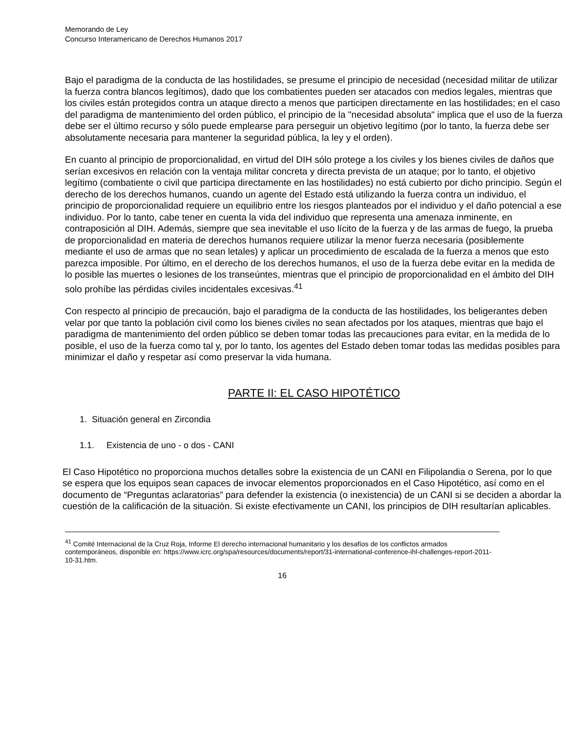Memorando de Ley
Concurso Interamericano de Derechos Humanos 2017
Bajo el paradigma de la conducta de las hostilidades, se presume el principio de necesidad (necesidad militar de utilizar la fuerza contra blancos legítimos), dado que los combatientes pueden ser atacados con medios legales, mientras que los civiles están protegidos contra un ataque directo a menos que participen directamente en las hostilidades; en el caso del paradigma de mantenimiento del orden público, el principio de la "necesidad absoluta" implica que el uso de la fuerza debe ser el último recurso y sólo puede emplearse para perseguir un objetivo legítimo (por lo tanto, la fuerza debe ser absolutamente necesaria para mantener la seguridad pública, la ley y el orden).
En cuanto al principio de proporcionalidad, en virtud del DIH sólo protege a los civiles y los bienes civiles de daños que serían excesivos en relación con la ventaja militar concreta y directa prevista de un ataque; por lo tanto, el objetivo legítimo (combatiente o civil que participa directamente en las hostilidades) no está cubierto por dicho principio. Según el derecho de los derechos humanos, cuando un agente del Estado está utilizando la fuerza contra un individuo, el principio de proporcionalidad requiere un equilibrio entre los riesgos planteados por el individuo y el daño potencial a ese individuo. Por lo tanto, cabe tener en cuenta la vida del individuo que representa una amenaza inminente, en contraposición al DIH. Además, siempre que sea inevitable el uso lícito de la fuerza y de las armas de fuego, la prueba de proporcionalidad en materia de derechos humanos requiere utilizar la menor fuerza necesaria (posiblemente mediante el uso de armas que no sean letales) y aplicar un procedimiento de escalada de la fuerza a menos que esto parezca imposible. Por último, en el derecho de los derechos humanos, el uso de la fuerza debe evitar en la medida de lo posible las muertes o lesiones de los transeúntes, mientras que el principio de proporcionalidad en el ámbito del DIH solo prohíbe las pérdidas civiles incidentales excesivas.<sup>41</sup>
Con respecto al principio de precaución, bajo el paradigma de la conducta de las hostilidades, los beligerantes deben velar por que tanto la población civil como los bienes civiles no sean afectados por los ataques, mientras que bajo el paradigma de mantenimiento del orden público se deben tomar todas las precauciones para evitar, en la medida de lo posible, el uso de la fuerza como tal y, por lo tanto, los agentes del Estado deben tomar todas las medidas posibles para minimizar el daño y respetar así como preservar la vida humana.
PARTE II: EL CASO HIPOTÉTICO
1. Situación general en Zircondia
1.1. Existencia de uno - o dos - CANI
El Caso Hipotético no proporciona muchos detalles sobre la existencia de un CANI en Filipolandia o Serena, por lo que se espera que los equipos sean capaces de invocar elementos proporcionados en el Caso Hipotético, así como en el documento de “Preguntas aclaratorias” para defender la existencia (o inexistencia) de un CANI si se deciden a abordar la cuestión de la calificación de la situación. Si existe efectivamente un CANI, los principios de DIH resultarían aplicables.
<sup>41</sup> Comité Internacional de la Cruz Roja, Informe El derecho internacional humanitario y los desafíos de los conflictos armados contemporáneos, disponible en: https://www.icrc.org/spa/resources/documents/report/31-international-conference-ihl-challenges-report-2011-10-31.htm.
16